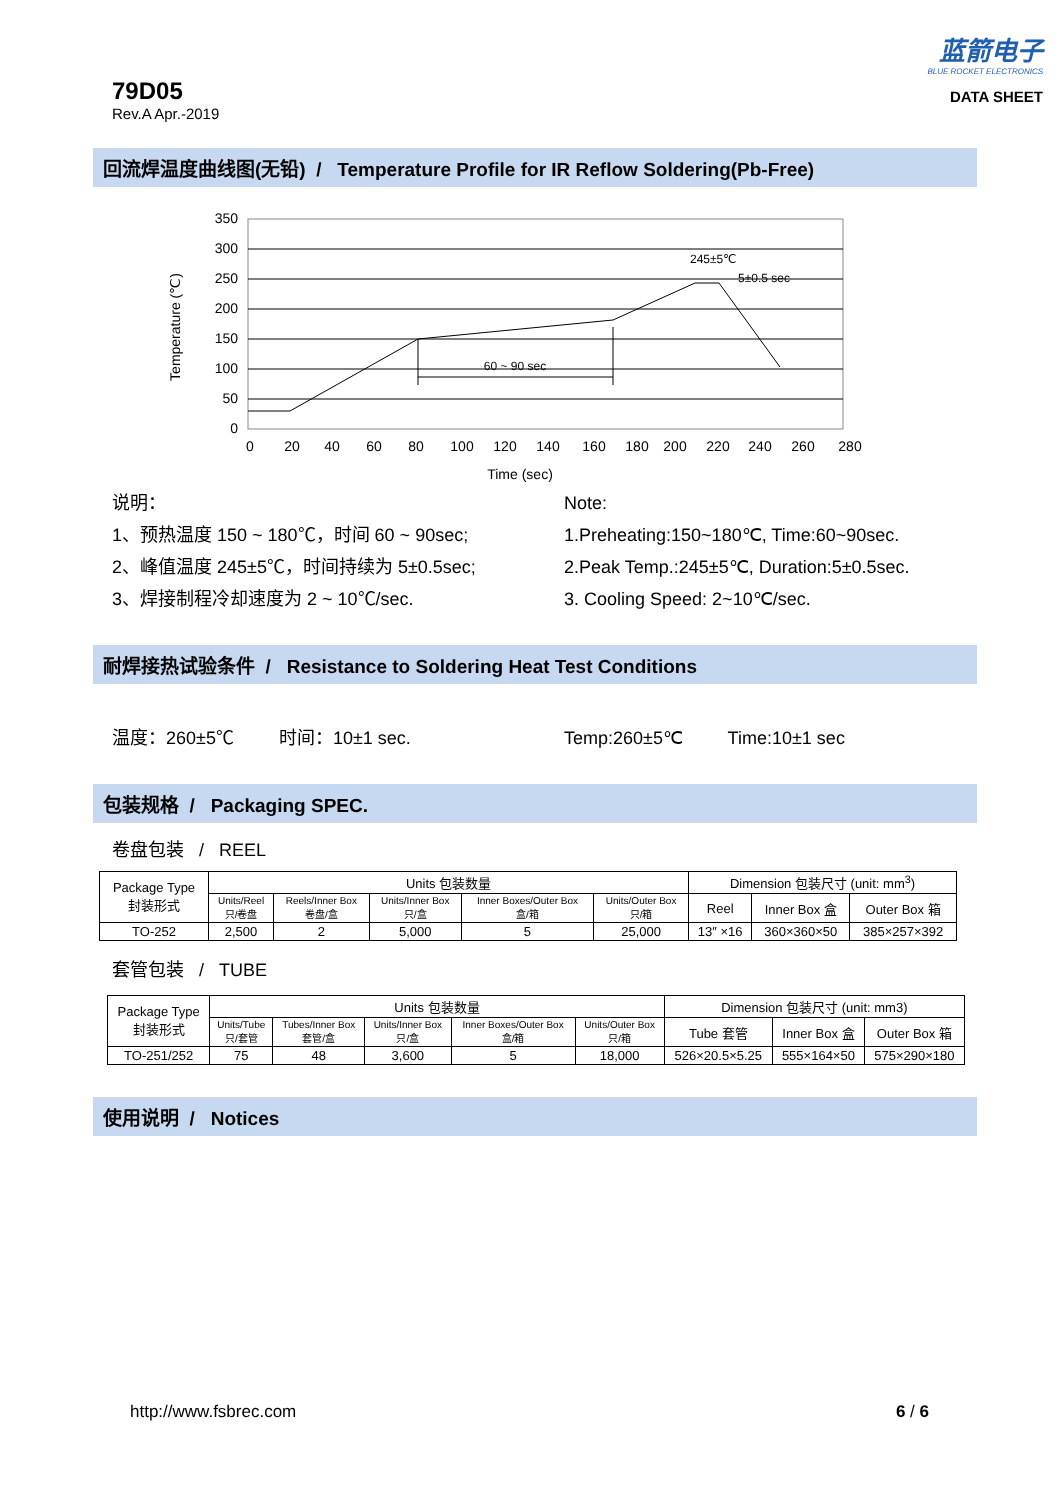79D05
Rev.A Apr.-2019
蓝箭电子
BLUE ROCKET ELECTRONICS
DATA SHEET
回流焊温度曲线图(无铅) / Temperature Profile for IR Reflow Soldering(Pb-Free)
350
300
250
200
150
100
50
0
60 ~ 90 sec
245±5℃
5±0.5 sec
0
20
40
60
80
100
120
140
160
180
200
220
240
260
280
Time (sec)
Temperature (℃)
说明：
1、预热温度 150 ~ 180℃，时间 60 ~ 90sec;
2、峰值温度 245±5℃，时间持续为 5±0.5sec;
3、焊接制程冷却速度为 2 ~ 10℃/sec.
Note:
1.Preheating:150~180℃, Time:60~90sec.
2.Peak Temp.:245±5℃, Duration:5±0.5sec.
3. Cooling Speed: 2~10℃/sec.
耐焊接热试验条件 / Resistance to Soldering Heat Test Conditions
温度：260±5℃ 时间：10±1 sec. Temp:260±5℃ Time:10±1 sec
包装规格 / Packaging SPEC.
卷盘包装 / REEL
| Package Type 封装形式 | Units 包装数量 | | | | | Dimension 包装尺寸 (unit: mm<sup>3</sup>) | | |
| | Units/Reel 只/卷盘 | Reels/Inner Box 卷盘/盒 | Units/Inner Box 只/盒 | Inner Boxes/Outer Box 盒/箱 | Units/Outer Box 只/箱 | Reel | Inner Box 盒 | Outer Box 箱 |
| TO-252 | 2,500 | 2 | 5,000 | 5 | 25,000 | 13″ ×16 | 360×360×50 | 385×257×392 |
套管包装 / TUBE
| Package Type 封装形式 | Units 包装数量 | | | | | Dimension 包装尺寸 (unit: mm3) | | |
| | Units/Tube 只/套管 | Tubes/Inner Box 套管/盒 | Units/Inner Box 只/盒 | Inner Boxes/Outer Box 盒/箱 | Units/Outer Box 只/箱 | Tube 套管 | Inner Box 盒 | Outer Box 箱 |
| TO-251/252 | 75 | 48 | 3,600 | 5 | 18,000 | 526×20.5×5.25 | 555×164×50 | 575×290×180 |
使用说明 / Notices
http://www.fsbrec.com 6 / 6